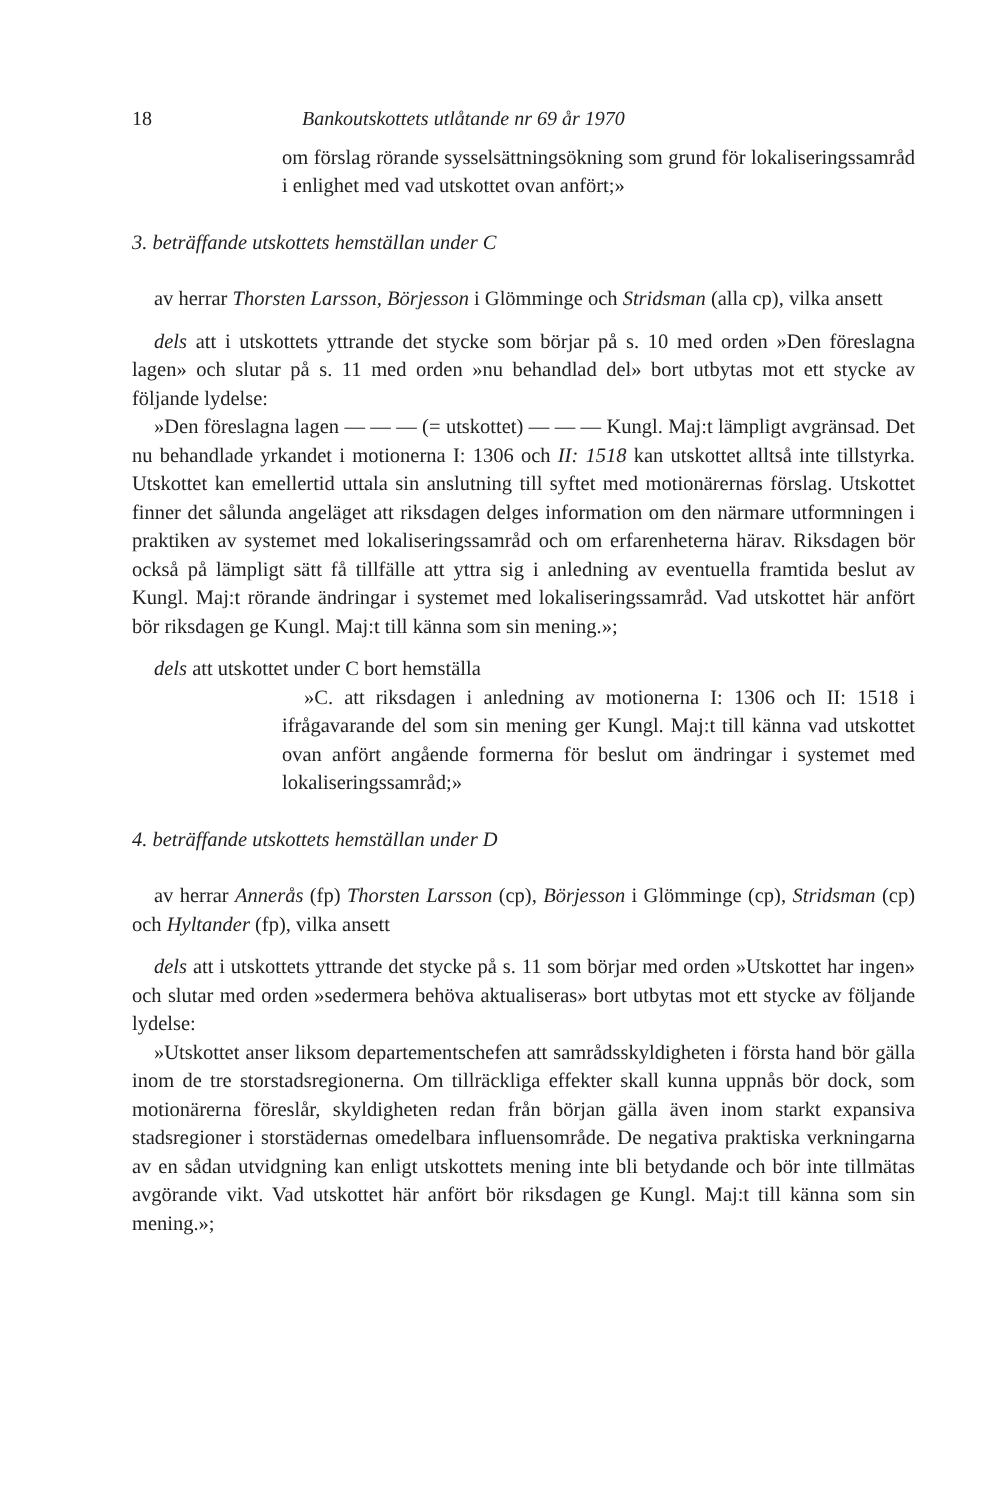18 Bankoutskottets utlåtande nr 69 år 1970
om förslag rörande sysselsättningsökning som grund för lokaliseringssamråd i enlighet med vad utskottet ovan anfört;»
3. beträffande utskottets hemställan under C
av herrar Thorsten Larsson, Börjesson i Glömminge och Stridsman (alla cp), vilka ansett
dels att i utskottets yttrande det stycke som börjar på s. 10 med orden »Den föreslagna lagen» och slutar på s. 11 med orden »nu behandlad del» bort utbytas mot ett stycke av följande lydelse:
»Den föreslagna lagen — — — (= utskottet) — — — Kungl. Maj:t lämpligt avgränsad. Det nu behandlade yrkandet i motionerna I: 1306 och II: 1518 kan utskottet alltså inte tillstyrka. Utskottet kan emellertid uttala sin anslutning till syftet med motionärernas förslag. Utskottet finner det sålunda angeläget att riksdagen delges information om den närmare utformningen i praktiken av systemet med lokaliseringssamråd och om erfarenheterna härav. Riksdagen bör också på lämpligt sätt få tillfälle att yttra sig i anledning av eventuella framtida beslut av Kungl. Maj:t rörande ändringar i systemet med lokaliseringssamråd. Vad utskottet här anfört bör riksdagen ge Kungl. Maj:t till känna som sin mening.»;
dels att utskottet under C bort hemställa
»C. att riksdagen i anledning av motionerna I: 1306 och II: 1518 i ifrågavarande del som sin mening ger Kungl. Maj:t till känna vad utskottet ovan anfört angående formerna för beslut om ändringar i systemet med lokaliseringssamråd;»
4. beträffande utskottets hemställan under D
av herrar Annerås (fp) Thorsten Larsson (cp), Börjesson i Glömminge (cp), Stridsman (cp) och Hyltander (fp), vilka ansett
dels att i utskottets yttrande det stycke på s. 11 som börjar med orden »Utskottet har ingen» och slutar med orden »sedermera behöva aktualiseras» bort utbytas mot ett stycke av följande lydelse:
»Utskottet anser liksom departementschefen att samrådsskyldigheten i första hand bör gälla inom de tre storstadsregionerna. Om tillräckliga effekter skall kunna uppnås bör dock, som motionärerna föreslår, skyldigheten redan från början gälla även inom starkt expansiva stadsregioner i storstädernas omedelbara influensområde. De negativa praktiska verkningarna av en sådan utvidgning kan enligt utskottets mening inte bli betydande och bör inte tillmätas avgörande vikt. Vad utskottet här anfört bör riksdagen ge Kungl. Maj:t till känna som sin mening.»;